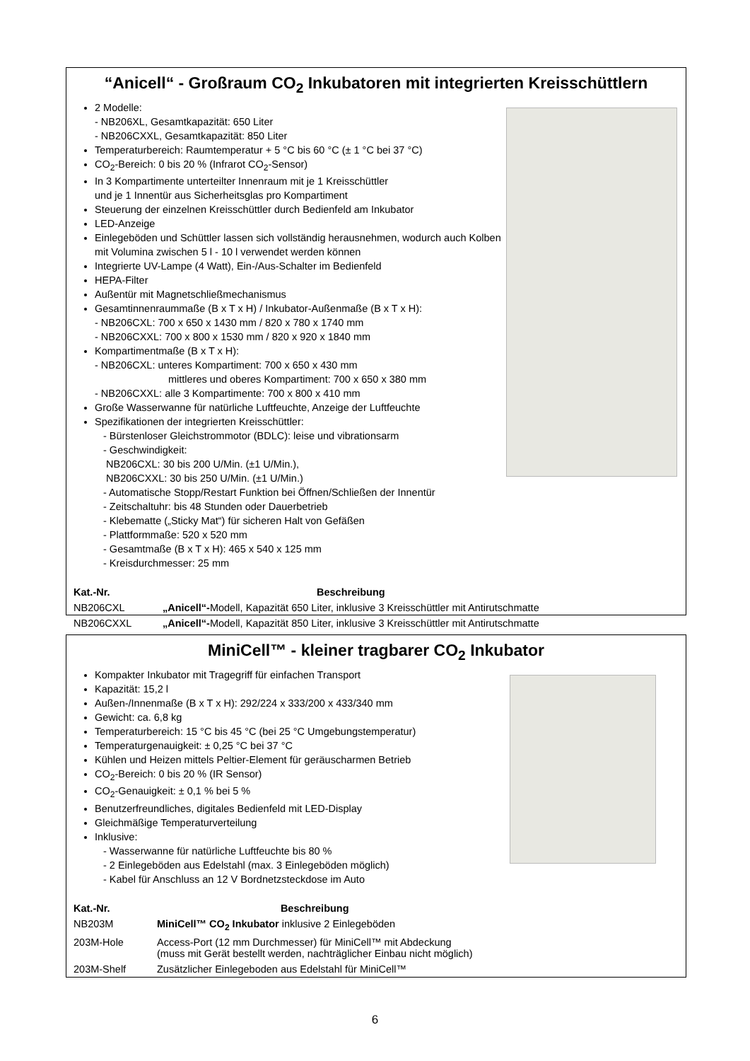“Anicell“ - Großraum CO<sub>2</sub> Inkubatoren mit integrierten Kreisschüttlern
2 Modelle:
- NB206XL, Gesamtkapazität: 650 Liter
- NB206CXXL, Gesamtkapazität: 850 Liter
Temperaturbereich: Raumtemperatur + 5 °C bis 60 °C (± 1 °C bei 37 °C)
CO<sub>2</sub>-Bereich: 0 bis 20 % (Infrarot CO<sub>2</sub>-Sensor)
In 3 Kompartimente unterteilter Innenraum mit je 1 Kreisschüttler
und je 1 Innentür aus Sicherheitsglas pro Kompartiment
Steuerung der einzelnen Kreisschüttler durch Bedienfeld am Inkubator
LED-Anzeige
Einlegeböden und Schüttler lassen sich vollständig herausnehmen, wodurch auch Kolben mit Volumina zwischen 5 l - 10 l verwendet werden können
Integrierte UV-Lampe (4 Watt), Ein-/Aus-Schalter im Bedienfeld
HEPA-Filter
Außentür mit Magnetschließmechanismus
Gesamtinnenraummaße (B x T x H) / Inkubator-Außenmaße (B x T x H):
- NB206CXL: 700 x 650 x 1430 mm / 820 x 780 x 1740 mm
- NB206CXXL: 700 x 800 x 1530 mm / 820 x 920 x 1840 mm
Kompartimentmaße (B x T x H):
- NB206CXL: unteres Kompartiment: 700 x 650 x 430 mm
mittleres und oberes Kompartiment: 700 x 650 x 380 mm
- NB206CXXL: alle 3 Kompartimente: 700 x 800 x 410 mm
Große Wasserwanne für natürliche Luftfeuchte, Anzeige der Luftfeuchte
Spezifikationen der integrierten Kreisschüttler:
- Bürstenloser Gleichstrommotor (BDLC): leise und vibrationsarm
- Geschwindigkeit:
NB206CXL: 30 bis 200 U/Min. (±1 U/Min.),
NB206CXXL: 30 bis 250 U/Min. (±1 U/Min.)
- Automatische Stopp/Restart Funktion bei Öffnen/Schließen der Innentür
- Zeitschaltuhr: bis 48 Stunden oder Dauerbetrieb
- Klebematte („Sticky Mat“) für sicheren Halt von Gefäßen
- Plattformmaße: 520 x 520 mm
- Gesamtmaße (B x T x H): 465 x 540 x 125 mm
- Kreisdurchmesser: 25 mm
| Kat.-Nr. | Beschreibung |
| --- | --- |
| NB206CXL | „Anicell“- Modell, Kapazität 650 Liter, inklusive 3 Kreisschüttler mit Antirutschmatte |
| NB206CXXL | „Anicell“- Modell, Kapazität 850 Liter, inklusive 3 Kreisschüttler mit Antirutschmatte |
MiniCell™ - kleiner tragbarer CO<sub>2</sub> Inkubator
Kompakter Inkubator mit Tragegriff für einfachen Transport
Kapazität: 15,2 l
Außen-/Innenmaße (B x T x H): 292/224 x 333/200 x 433/340 mm
Gewicht: ca. 6,8 kg
Temperaturbereich: 15 °C bis 45 °C (bei 25 °C Umgebungstemperatur)
Temperaturgenauigkeit: ± 0,25 °C bei 37 °C
Kühlen und Heizen mittels Peltier-Element für geräuscharmen Betrieb
CO<sub>2</sub>-Bereich: 0 bis 20 % (IR Sensor)
CO<sub>2</sub>-Genauigkeit: ± 0,1 % bei 5 %
Benutzerfreundliches, digitales Bedienfeld mit LED-Display
Gleichmäßige Temperaturverteilung
Inklusive:
- Wasserwanne für natürliche Luftfeuchte bis 80 %
- 2 Einlegeböden aus Edelstahl (max. 3 Einlegeböden möglich)
- Kabel für Anschluss an 12 V Bordnetzsteckdose im Auto
| Kat.-Nr. | Beschreibung |
| --- | --- |
| NB203M | MiniCell™ CO<sub>2</sub> Inkubator inklusive 2 Einlegeböden |
| 203M-Hole | Access-Port (12 mm Durchmesser) für MiniCell™ mit Abdeckung (muss mit Gerät bestellt werden, nachträglicher Einbau nicht möglich) |
| 203M-Shelf | Zusätzlicher Einlegeboden aus Edelstahl für MiniCell™ |
6